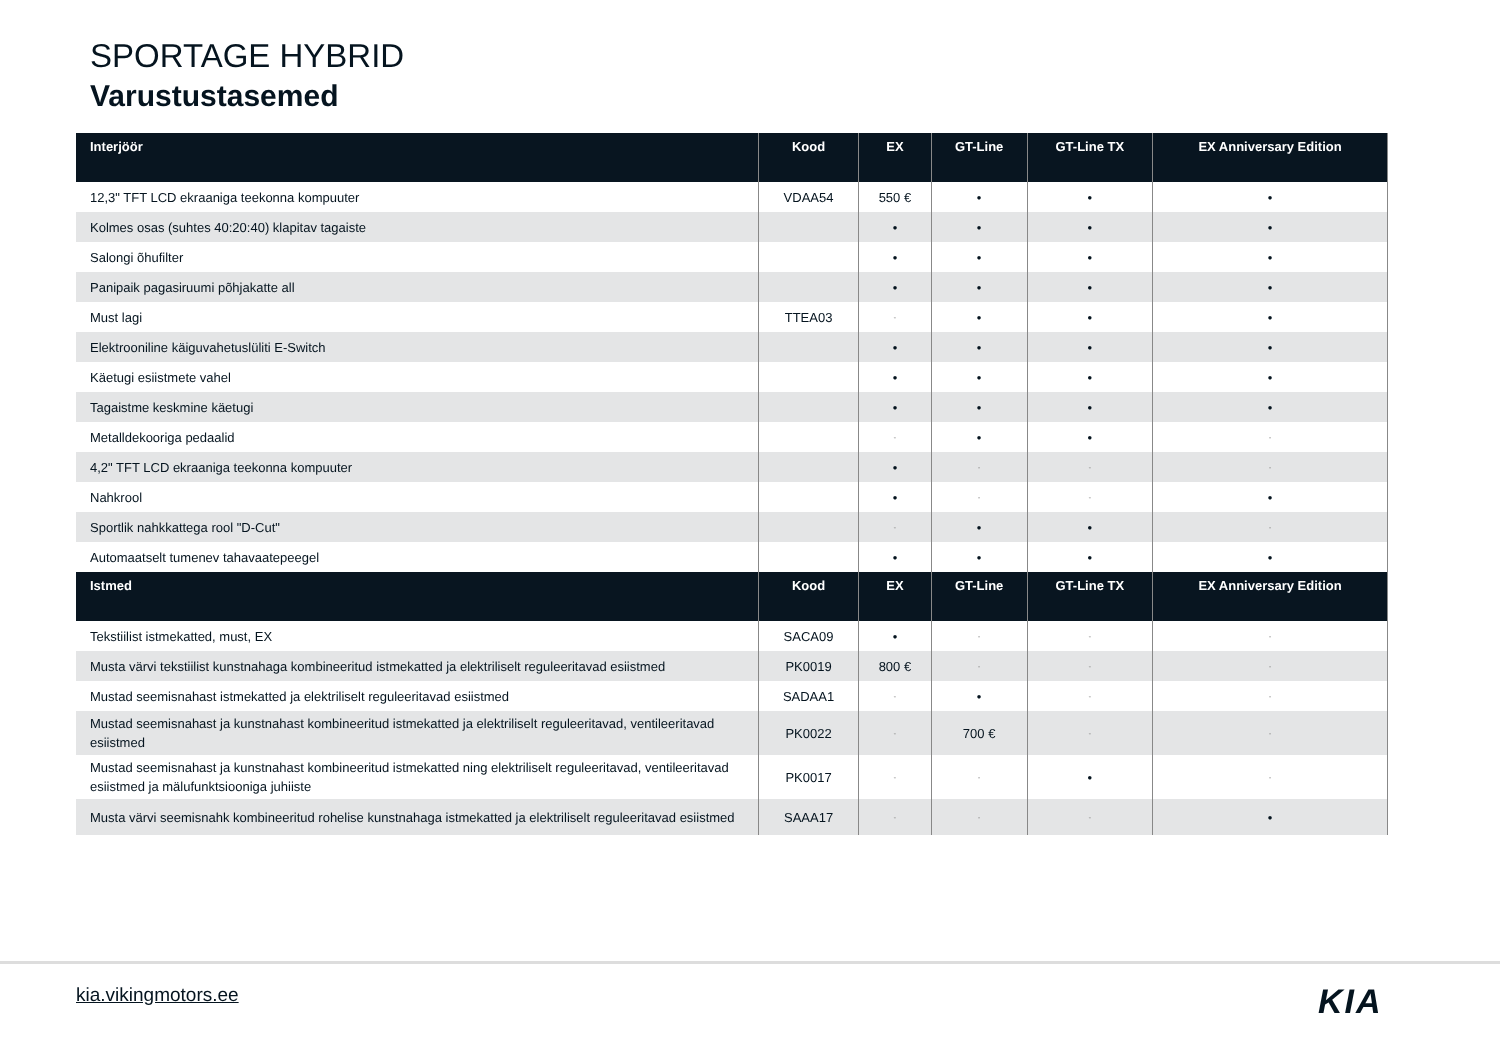SPORTAGE HYBRID
Varustustasemed
| Interjöör | Kood | EX | GT-Line | GT-Line TX | EX Anniversary Edition |
| --- | --- | --- | --- | --- | --- |
| 12,3" TFT LCD ekraaniga teekonna kompuuter | VDAA54 | 550 € | • | • | • |
| Kolmes osas (suhtes 40:20:40) klapitav tagaiste | | • | • | • | • |
| Salongi õhufilter | | • | • | • | • |
| Panipaik pagasiruumi põhjakatte all | | • | • | • | • |
| Must lagi | TTEA03 | - | • | • | • |
| Elektrooniline käiguvahetuslüliti E-Switch | | • | • | • | • |
| Käetugi esiistmete vahel | | • | • | • | • |
| Tagaistme keskmine käetugi | | • | • | • | • |
| Metalldekooriga pedaalid | | - | • | • | - |
| 4,2" TFT LCD ekraaniga teekonna kompuuter | | • | - | - | - |
| Nahkrool | | • | - | - | • |
| Sportlik nahkkattega rool "D-Cut" | | - | • | • | - |
| Automaatselt tumenev tahavaatepeegel | | • | • | • | • |
| Istmed | Kood | EX | GT-Line | GT-Line TX | EX Anniversary Edition |
| Tekstiilist istmekatted, must, EX | SACA09 | • | - | - | - |
| Musta värvi tekstiilist kunstnahaga kombineeritud istmekatted ja elektriliselt reguleeritavad esiistmed | PK0019 | 800 € | - | - | - |
| Mustad seemisnahast istmekatted ja elektriliselt reguleeritavad esiistmed | SADAA1 | - | • | - | - |
| Mustad seemisnahast ja kunstnahast kombineeritud istmekatted ja elektriliselt reguleeritavad, ventileeritavad esiistmed | PK0022 | - | 700 € | - | - |
| Mustad seemisnahast ja kunstnahast kombineeritud istmekatted ning elektriliselt reguleeritavad, ventileeritavad esiistmed ja mälufunktsiooniga juhiiste | PK0017 | - | - | • | - |
| Musta värvi seemisnahk kombineeritud rohelise kunstnahaga istmekatted ja elektriliselt reguleeritavad esiistmed | SAAA17 | - | - | - | • |
kia.vikingmotors.ee KIA